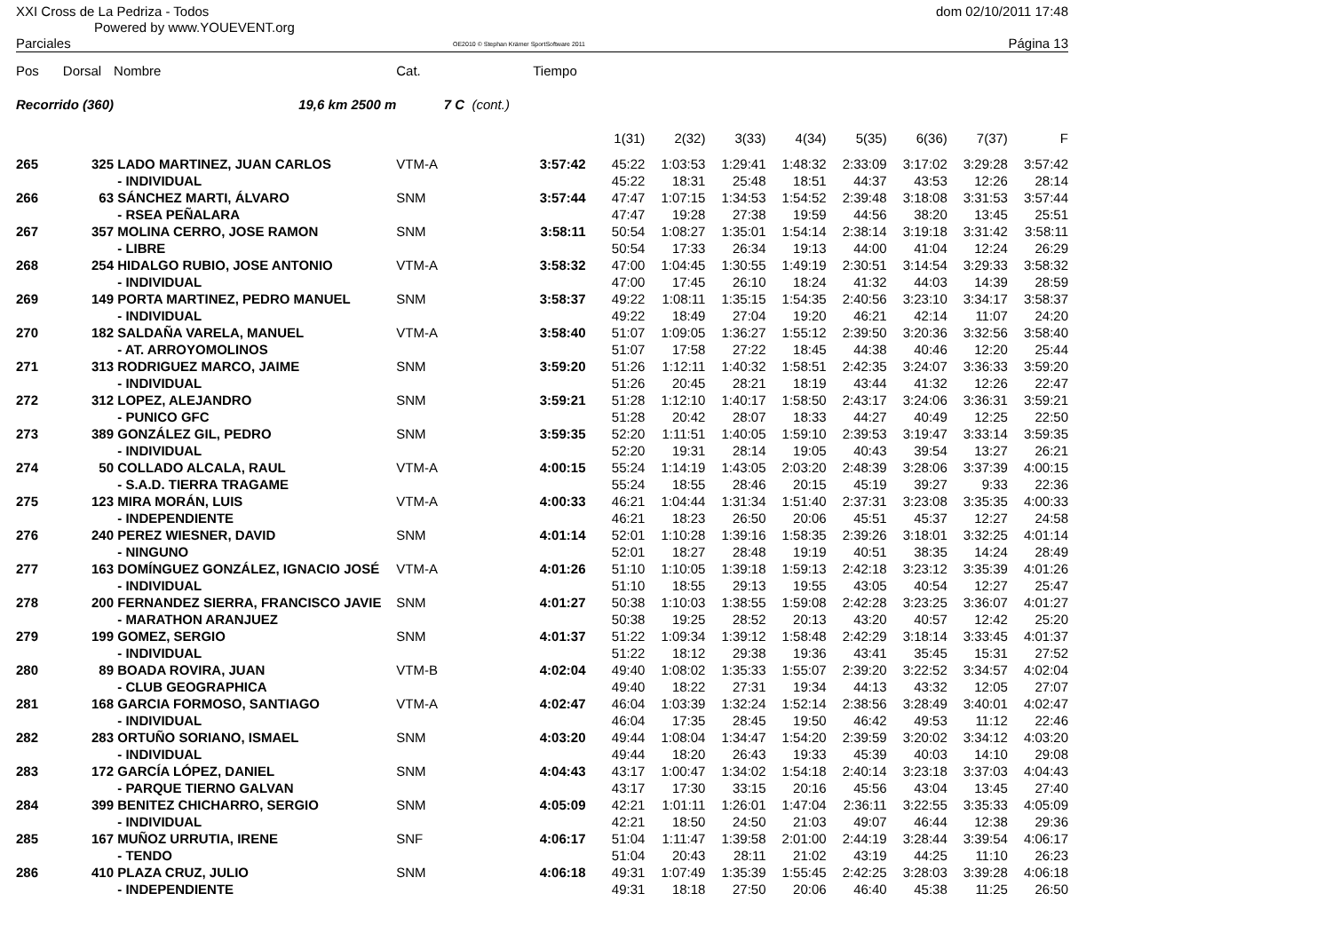XXI Cross de La Pedriza - Todos
Powered by www.YOUEVENT.org
Parciales OE2010 © Stephan Krämer SportSoftware 2011
dom 02/10/2011 17:48
Página 13
| Pos | Dorsal | Nombre | Cat. | | Tiempo | | | | | | | | |
| --- | --- | --- | --- | --- | --- | --- | --- | --- | --- | --- | --- | --- | --- |
| Recorrido (360) | | 19,6 km 2500 m | 7 C | (cont.) | | | | | | | | | |
| | | | | | | 1(31) | 2(32) | 3(33) | 4(34) | 5(35) | 6(36) | 7(37) | F |
| 265 | 325 | LADO MARTINEZ, JUAN CARLOS | VTM-A | | 3:57:42 | 45:22 | 1:03:53 | 1:29:41 | 1:48:32 | 2:33:09 | 3:17:02 | 3:29:28 | 3:57:42 |
| | | - INDIVIDUAL | | | | 45:22 | 18:31 | 25:48 | 18:51 | 44:37 | 43:53 | 12:26 | 28:14 |
| 266 | 63 | SÁNCHEZ MARTI, ÁLVARO | SNM | | 3:57:44 | 47:47 | 1:07:15 | 1:34:53 | 1:54:52 | 2:39:48 | 3:18:08 | 3:31:53 | 3:57:44 |
| | | - RSEA PEÑALARA | | | | 47:47 | 19:28 | 27:38 | 19:59 | 44:56 | 38:20 | 13:45 | 25:51 |
| 267 | 357 | MOLINA CERRO, JOSE RAMON | SNM | | 3:58:11 | 50:54 | 1:08:27 | 1:35:01 | 1:54:14 | 2:38:14 | 3:19:18 | 3:31:42 | 3:58:11 |
| | | - LIBRE | | | | 50:54 | 17:33 | 26:34 | 19:13 | 44:00 | 41:04 | 12:24 | 26:29 |
| 268 | 254 | HIDALGO RUBIO, JOSE ANTONIO | VTM-A | | 3:58:32 | 47:00 | 1:04:45 | 1:30:55 | 1:49:19 | 2:30:51 | 3:14:54 | 3:29:33 | 3:58:32 |
| | | - INDIVIDUAL | | | | 47:00 | 17:45 | 26:10 | 18:24 | 41:32 | 44:03 | 14:39 | 28:59 |
| 269 | 149 | PORTA MARTINEZ, PEDRO MANUEL | SNM | | 3:58:37 | 49:22 | 1:08:11 | 1:35:15 | 1:54:35 | 2:40:56 | 3:23:10 | 3:34:17 | 3:58:37 |
| | | - INDIVIDUAL | | | | 49:22 | 18:49 | 27:04 | 19:20 | 46:21 | 42:14 | 11:07 | 24:20 |
| 270 | 182 | SALDAÑA VARELA, MANUEL | VTM-A | | 3:58:40 | 51:07 | 1:09:05 | 1:36:27 | 1:55:12 | 2:39:50 | 3:20:36 | 3:32:56 | 3:58:40 |
| | | - AT. ARROYOMOLINOS | | | | 51:07 | 17:58 | 27:22 | 18:45 | 44:38 | 40:46 | 12:20 | 25:44 |
| 271 | 313 | RODRIGUEZ MARCO, JAIME | SNM | | 3:59:20 | 51:26 | 1:12:11 | 1:40:32 | 1:58:51 | 2:42:35 | 3:24:07 | 3:36:33 | 3:59:20 |
| | | - INDIVIDUAL | | | | 51:26 | 20:45 | 28:21 | 18:19 | 43:44 | 41:32 | 12:26 | 22:47 |
| 272 | 312 | LOPEZ, ALEJANDRO | SNM | | 3:59:21 | 51:28 | 1:12:10 | 1:40:17 | 1:58:50 | 2:43:17 | 3:24:06 | 3:36:31 | 3:59:21 |
| | | - PUNICO GFC | | | | 51:28 | 20:42 | 28:07 | 18:33 | 44:27 | 40:49 | 12:25 | 22:50 |
| 273 | 389 | GONZÁLEZ GIL, PEDRO | SNM | | 3:59:35 | 52:20 | 1:11:51 | 1:40:05 | 1:59:10 | 2:39:53 | 3:19:47 | 3:33:14 | 3:59:35 |
| | | - INDIVIDUAL | | | | 52:20 | 19:31 | 28:14 | 19:05 | 40:43 | 39:54 | 13:27 | 26:21 |
| 274 | 50 | COLLADO ALCALA, RAUL | VTM-A | | 4:00:15 | 55:24 | 1:14:19 | 1:43:05 | 2:03:20 | 2:48:39 | 3:28:06 | 3:37:39 | 4:00:15 |
| | | - S.A.D. TIERRA TRAGAME | | | | 55:24 | 18:55 | 28:46 | 20:15 | 45:19 | 39:27 | 9:33 | 22:36 |
| 275 | 123 | MIRA MORÁN, LUIS | VTM-A | | 4:00:33 | 46:21 | 1:04:44 | 1:31:34 | 1:51:40 | 2:37:31 | 3:23:08 | 3:35:35 | 4:00:33 |
| | | - INDEPENDIENTE | | | | 46:21 | 18:23 | 26:50 | 20:06 | 45:51 | 45:37 | 12:27 | 24:58 |
| 276 | 240 | PEREZ WIESNER, DAVID | SNM | | 4:01:14 | 52:01 | 1:10:28 | 1:39:16 | 1:58:35 | 2:39:26 | 3:18:01 | 3:32:25 | 4:01:14 |
| | | - NINGUNO | | | | 52:01 | 18:27 | 28:48 | 19:19 | 40:51 | 38:35 | 14:24 | 28:49 |
| 277 | 163 | DOMÍNGUEZ GONZÁLEZ, IGNACIO JOSÉ | VTM-A | | 4:01:26 | 51:10 | 1:10:05 | 1:39:18 | 1:59:13 | 2:42:18 | 3:23:12 | 3:35:39 | 4:01:26 |
| | | - INDIVIDUAL | | | | 51:10 | 18:55 | 29:13 | 19:55 | 43:05 | 40:54 | 12:27 | 25:47 |
| 278 | 200 | FERNANDEZ SIERRA, FRANCISCO JAVIE | SNM | | 4:01:27 | 50:38 | 1:10:03 | 1:38:55 | 1:59:08 | 2:42:28 | 3:23:25 | 3:36:07 | 4:01:27 |
| | | - MARATHON ARANJUEZ | | | | 50:38 | 19:25 | 28:52 | 20:13 | 43:20 | 40:57 | 12:42 | 25:20 |
| 279 | 199 | GOMEZ, SERGIO | SNM | | 4:01:37 | 51:22 | 1:09:34 | 1:39:12 | 1:58:48 | 2:42:29 | 3:18:14 | 3:33:45 | 4:01:37 |
| | | - INDIVIDUAL | | | | 51:22 | 18:12 | 29:38 | 19:36 | 43:41 | 35:45 | 15:31 | 27:52 |
| 280 | 89 | BOADA ROVIRA, JUAN | VTM-B | | 4:02:04 | 49:40 | 1:08:02 | 1:35:33 | 1:55:07 | 2:39:20 | 3:22:52 | 3:34:57 | 4:02:04 |
| | | - CLUB GEOGRAPHICA | | | | 49:40 | 18:22 | 27:31 | 19:34 | 44:13 | 43:32 | 12:05 | 27:07 |
| 281 | 168 | GARCIA FORMOSO, SANTIAGO | VTM-A | | 4:02:47 | 46:04 | 1:03:39 | 1:32:24 | 1:52:14 | 2:38:56 | 3:28:49 | 3:40:01 | 4:02:47 |
| | | - INDIVIDUAL | | | | 46:04 | 17:35 | 28:45 | 19:50 | 46:42 | 49:53 | 11:12 | 22:46 |
| 282 | 283 | ORTUÑO SORIANO, ISMAEL | SNM | | 4:03:20 | 49:44 | 1:08:04 | 1:34:47 | 1:54:20 | 2:39:59 | 3:20:02 | 3:34:12 | 4:03:20 |
| | | - INDIVIDUAL | | | | 49:44 | 18:20 | 26:43 | 19:33 | 45:39 | 40:03 | 14:10 | 29:08 |
| 283 | 172 | GARCÍA LÓPEZ, DANIEL | SNM | | 4:04:43 | 43:17 | 1:00:47 | 1:34:02 | 1:54:18 | 2:40:14 | 3:23:18 | 3:37:03 | 4:04:43 |
| | | - PARQUE TIERNO GALVAN | | | | 43:17 | 17:30 | 33:15 | 20:16 | 45:56 | 43:04 | 13:45 | 27:40 |
| 284 | 399 | BENITEZ CHICHARRO, SERGIO | SNM | | 4:05:09 | 42:21 | 1:01:11 | 1:26:01 | 1:47:04 | 2:36:11 | 3:22:55 | 3:35:33 | 4:05:09 |
| | | - INDIVIDUAL | | | | 42:21 | 18:50 | 24:50 | 21:03 | 49:07 | 46:44 | 12:38 | 29:36 |
| 285 | 167 | MUÑOZ URRUTIA, IRENE | SNF | | 4:06:17 | 51:04 | 1:11:47 | 1:39:58 | 2:01:00 | 2:44:19 | 3:28:44 | 3:39:54 | 4:06:17 |
| | | - TENDO | | | | 51:04 | 20:43 | 28:11 | 21:02 | 43:19 | 44:25 | 11:10 | 26:23 |
| 286 | 410 | PLAZA CRUZ, JULIO | SNM | | 4:06:18 | 49:31 | 1:07:49 | 1:35:39 | 1:55:45 | 2:42:25 | 3:28:03 | 3:39:28 | 4:06:18 |
| | | - INDEPENDIENTE | | | | 49:31 | 18:18 | 27:50 | 20:06 | 46:40 | 45:38 | 11:25 | 26:50 |